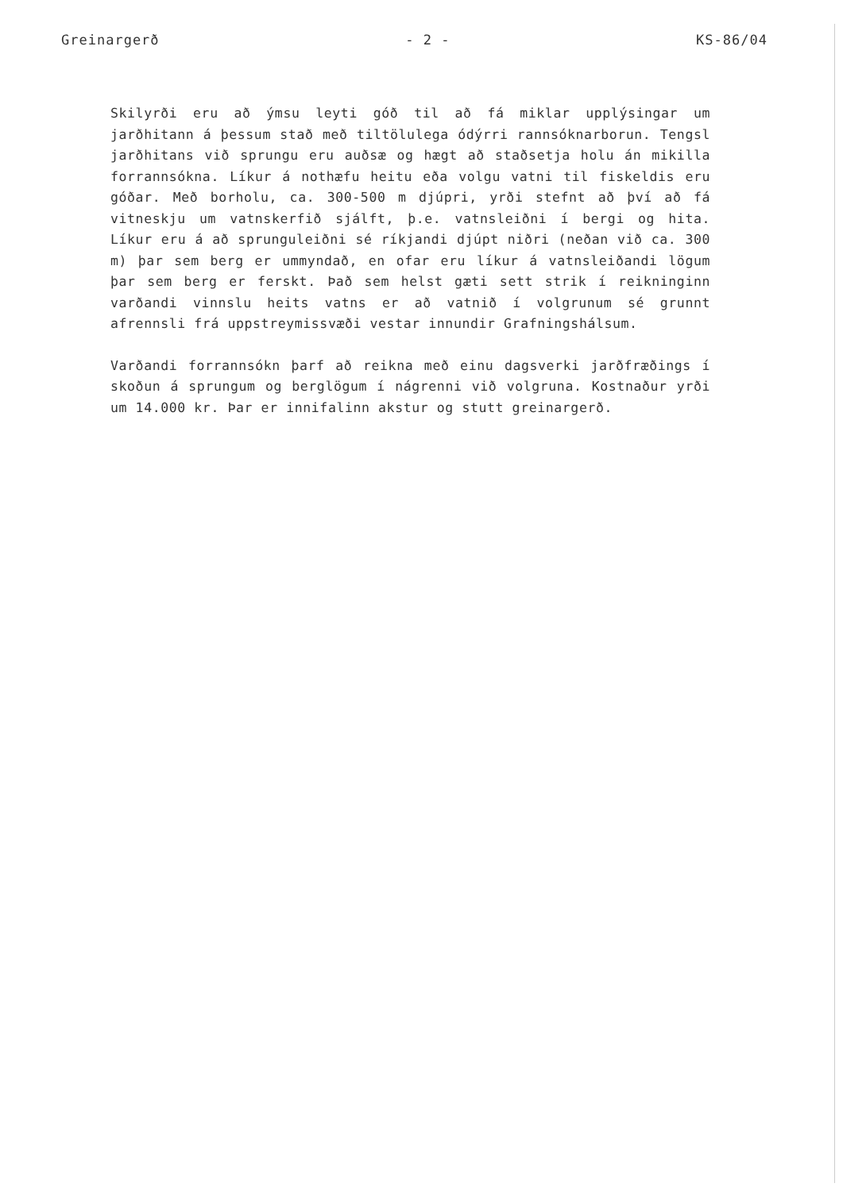Greinargerð - 2 - KS-86/04
Skilyrði eru að ýmsu leyti góð til að fá miklar upplýsingar um jarðhitann á þessum stað með tiltölulega ódýrri rannsóknarborun. Tengsl jarðhitans við sprungu eru auðsæ og hægt að staðsetja holu án mikilla forrannsókna. Líkur á nothæfu heitu eða volgu vatni til fiskeldis eru góðar. Með borholu, ca. 300-500 m djúpri, yrði stefnt að því að fá vitneskju um vatnskerfið sjálft, þ.e. vatnsleiðni í bergi og hita. Líkur eru á að sprunguleiðni sé ríkjandi djúpt niðri (neðan við ca. 300 m) þar sem berg er ummyndað, en ofar eru líkur á vatnsleiðandi lögum þar sem berg er ferskt. Það sem helst gæti sett strik í reikninginn varðandi vinnslu heits vatns er að vatnið í volgrunum sé grunnt afrennsli frá uppstreymissvæði vestar innundir Grafningshálsum.
Varðandi forrannsókn þarf að reikna með einu dagsverki jarðfræðings í skoðun á sprungum og berglögum í nágrenni við volgruna. Kostnaður yrði um 14.000 kr. Þar er innifalinn akstur og stutt greinargerð.